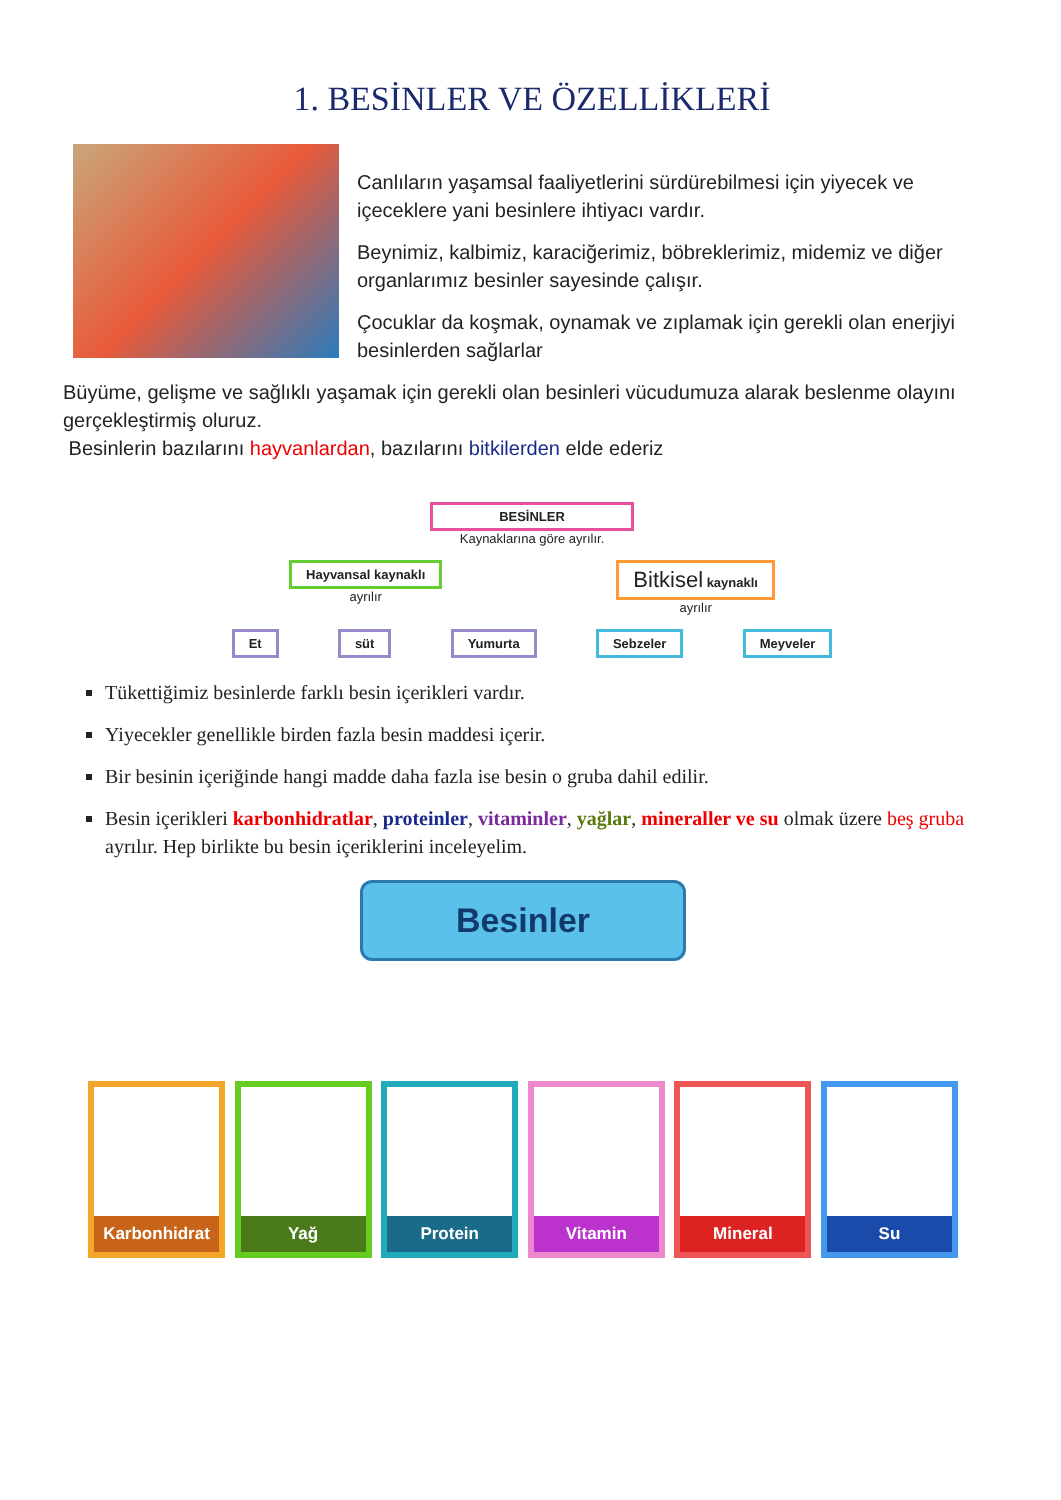1. BESİNLER VE ÖZELLİKLERİ
Canlıların yaşamsal faaliyetlerini sürdürebilmesi için yiyecek ve içeceklere yani besinlere ihtiyacı vardır.
Beynimiz, kalbimiz, karaciğerimiz, böbreklerimiz, midemiz ve diğer organlarımız besinler sayesinde çalışır.
Çocuklar da koşmak, oynamak ve zıplamak için gerekli olan enerjiyi besinlerden sağlarlar
Büyüme, gelişme ve sağlıklı yaşamak için gerekli olan besinleri vücudumuza alarak beslenme olayını gerçekleştirmiş oluruz.
Besinlerin bazılarını hayvanlardan, bazılarını bitkilerden elde ederiz
BESİNLER
Kaynaklarına göre ayrılır.
Hayvansal kaynaklı
ayrılır
Bitkisel kaynaklı
ayrılır
Et süt Yumurta Sebzeler Meyveler
Tükettiğimiz besinlerde farklı besin içerikleri vardır.
Yiyecekler genellikle birden fazla besin maddesi içerir.
Bir besinin içeriğinde hangi madde daha fazla ise besin o gruba dahil edilir.
Besin içerikleri karbonhidratlar, proteinler, vitaminler, yağlar, mineraller ve su olmak üzere beş gruba ayrılır. Hep birlikte bu besin içeriklerini inceleyelim.
Besinler
Karbonhidrat Yağ Protein Vitamin Mineral Su